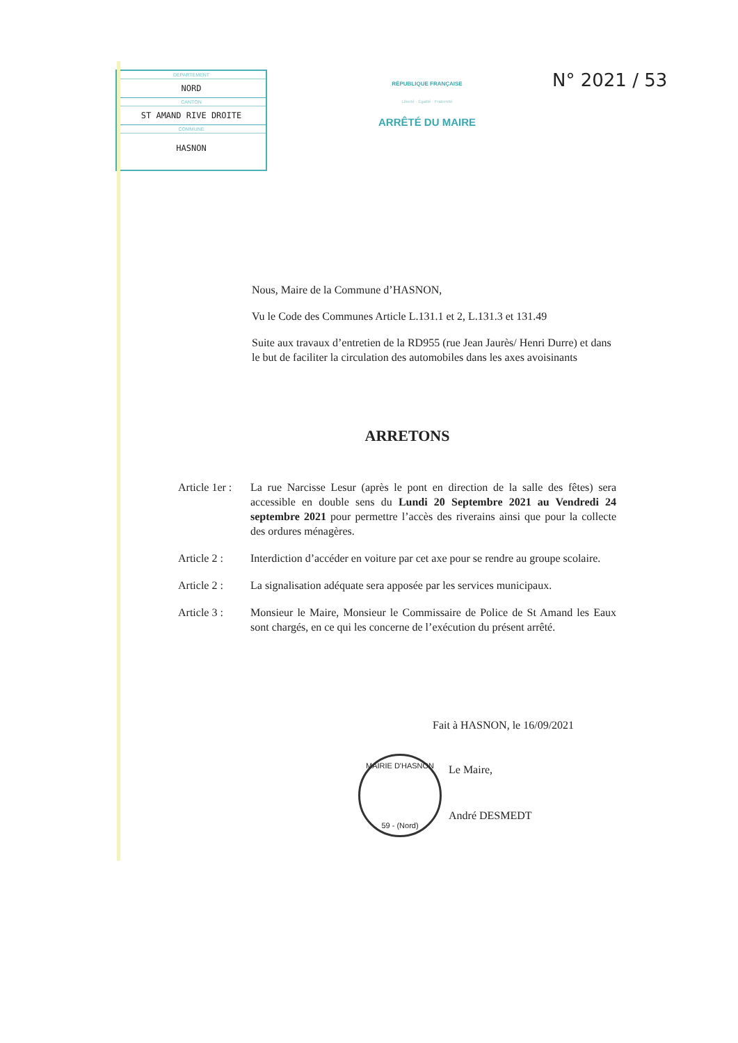DEPARTEMENT
NORD
CANTON
ST AMAND RIVE DROITE
COMMUNE
HASNON
RÉPUBLIQUE FRANÇAISE
Liberté · Égalité · Fraternité
ARRÊTÉ DU MAIRE
N° 2021 / 53
Nous, Maire de la Commune d’HASNON,
Vu le Code des Communes Article L.131.1 et 2, L.131.3 et 131.49
Suite aux travaux d’entretien de la RD955 (rue Jean Jaurès/ Henri Durre) et dans le but de faciliter la circulation des automobiles dans les axes avoisinants
ARRETONS
Article 1er :
La rue Narcisse Lesur (après le pont en direction de la salle des fêtes) sera accessible en double sens du Lundi 20 Septembre 2021 au Vendredi 24 septembre 2021 pour permettre l’accès des riverains ainsi que pour la collecte des ordures ménagères.
Article 2 :
Interdiction d’accéder en voiture par cet axe pour se rendre au groupe scolaire.
Article 2 :
La signalisation adéquate sera apposée par les services municipaux.
Article 3 :
Monsieur le Maire, Monsieur le Commissaire de Police de St Amand les Eaux sont chargés, en ce qui les concerne de l’exécution du présent arrêté.
Fait à HASNON, le 16/09/2021
MAIRIE D'HASNON
59 - (Nord)
Le Maire,
André DESMEDT